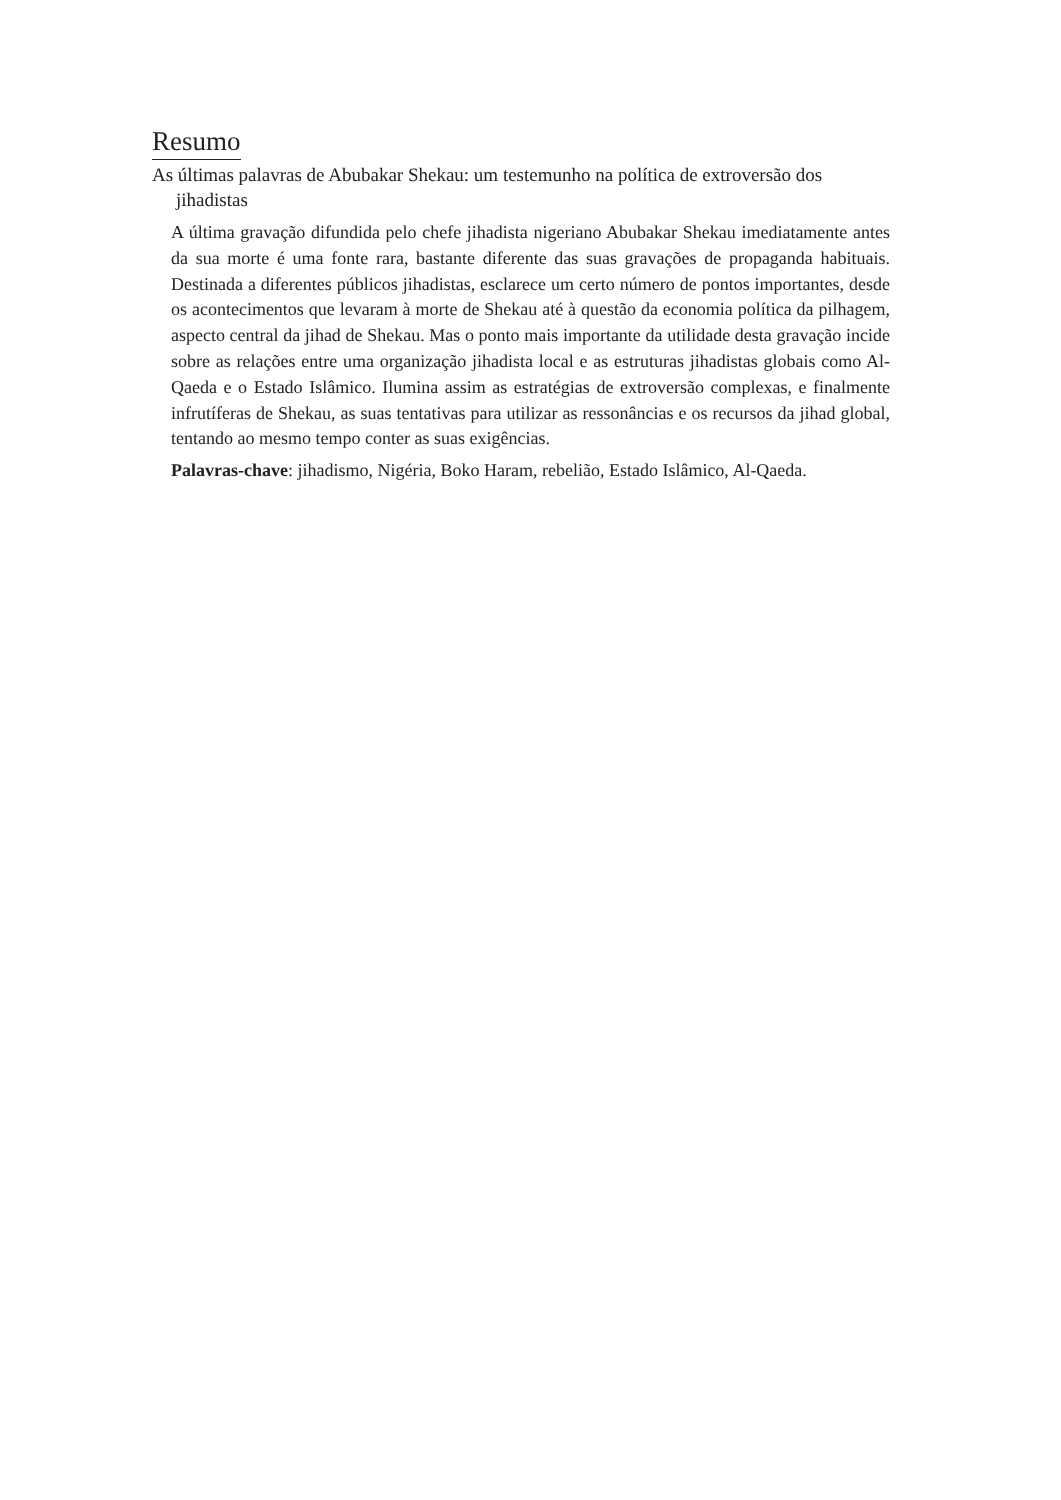Resumo
As últimas palavras de Abubakar Shekau: um testemunho na política de extroversão dos jihadistas
A última gravação difundida pelo chefe jihadista nigeriano Abubakar Shekau imediatamente antes da sua morte é uma fonte rara, bastante diferente das suas gravações de propaganda habituais. Destinada a diferentes públicos jihadistas, esclarece um certo número de pontos importantes, desde os acontecimentos que levaram à morte de Shekau até à questão da economia política da pilhagem, aspecto central da jihad de Shekau. Mas o ponto mais importante da utilidade desta gravação incide sobre as relações entre uma organização jihadista local e as estruturas jihadistas globais como Al-Qaeda e o Estado Islâmico. Ilumina assim as estratégias de extroversão complexas, e finalmente infrutíferas de Shekau, as suas tentativas para utilizar as ressonâncias e os recursos da jihad global, tentando ao mesmo tempo conter as suas exigências.
Palavras-chave: jihadismo, Nigéria, Boko Haram, rebelião, Estado Islâmico, Al-Qaeda.